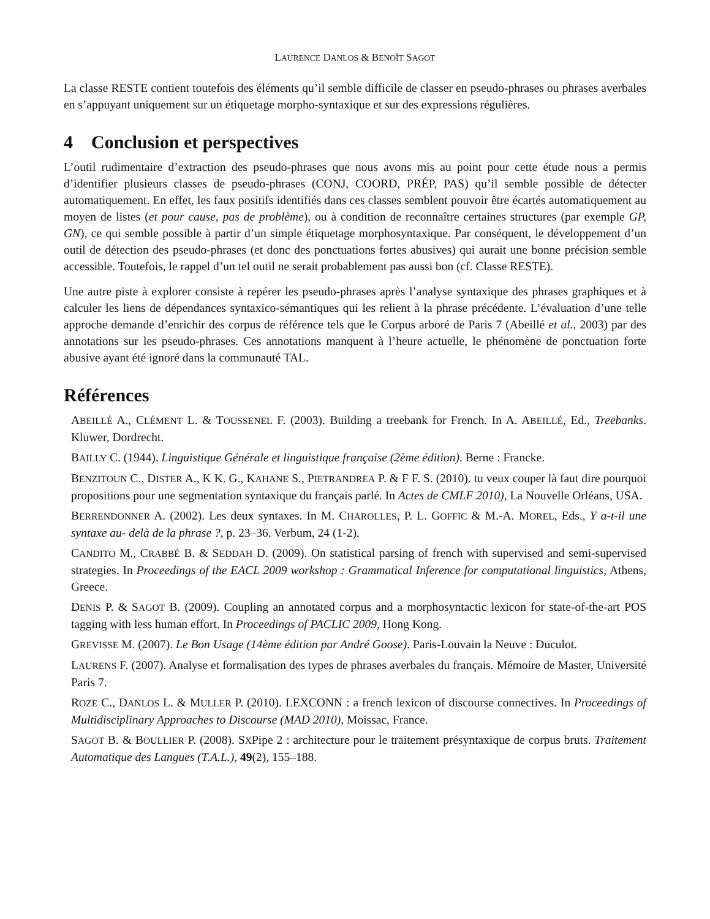LAURENCE DANLOS & BENOÎT SAGOT
La classe RESTE contient toutefois des éléments qu’il semble difficile de classer en pseudo-phrases ou phrases averbales en s’appuyant uniquement sur un étiquetage morpho-syntaxique et sur des expressions régulières.
4 Conclusion et perspectives
L’outil rudimentaire d’extraction des pseudo-phrases que nous avons mis au point pour cette étude nous a permis d’identifier plusieurs classes de pseudo-phrases (CONJ, COORD, PRÉP, PAS) qu’il semble possible de détecter automatiquement. En effet, les faux positifs identifiés dans ces classes semblent pouvoir être écartés automatiquement au moyen de listes (et pour cause, pas de problème), ou à condition de reconnaître certaines structures (par exemple GP, GN), ce qui semble possible à partir d’un simple étiquetage morphosyntaxique. Par conséquent, le développement d’un outil de détection des pseudo-phrases (et donc des ponctuations fortes abusives) qui aurait une bonne précision semble accessible. Toutefois, le rappel d’un tel outil ne serait probablement pas aussi bon (cf. Classe RESTE).
Une autre piste à explorer consiste à repérer les pseudo-phrases après l’analyse syntaxique des phrases graphiques et à calculer les liens de dépendances syntaxico-sémantiques qui les relient à la phrase précédente. L’évaluation d’une telle approche demande d’enrichir des corpus de référence tels que le Corpus arboré de Paris 7 (Abeillé et al., 2003) par des annotations sur les pseudo-phrases. Ces annotations manquent à l’heure actuelle, le phénomène de ponctuation forte abusive ayant été ignoré dans la communauté TAL.
Références
ABEILLÉ A., CLÉMENT L. & TOUSSENEL F. (2003). Building a treebank for French. In A. ABEILLÉ, Ed., Treebanks. Kluwer, Dordrecht.
BAILLY C. (1944). Linguistique Générale et linguistique française (2ème édition). Berne : Francke.
BENZITOUN C., DISTER A., K K. G., KAHANE S., PIETRANDREA P. & F F. S. (2010). tu veux couper là faut dire pourquoi propositions pour une segmentation syntaxique du français parlé. In Actes de CMLF 2010), La Nouvelle Orléans, USA.
BERRENDONNER A. (2002). Les deux syntaxes. In M. CHAROLLES, P. L. GOFFIC & M.-A. MOREL, Eds., Y a-t-il une syntaxe au- delà de la phrase ?, p. 23–36. Verbum, 24 (1-2).
CANDITO M., CRABBÉ B. & SEDDAH D. (2009). On statistical parsing of french with supervised and semi-supervised strategies. In Proceedings of the EACL 2009 workshop : Grammatical Inference for computational linguistics, Athens, Greece.
DENIS P. & SAGOT B. (2009). Coupling an annotated corpus and a morphosyntactic lexicon for state-of-the-art POS tagging with less human effort. In Proceedings of PACLIC 2009, Hong Kong.
GREVISSE M. (2007). Le Bon Usage (14ème édition par André Goose). Paris-Louvain la Neuve : Duculot.
LAURENS F. (2007). Analyse et formalisation des types de phrases averbales du français. Mémoire de Master, Université Paris 7.
ROZE C., DANLOS L. & MULLER P. (2010). LEXCONN : a french lexicon of discourse connectives. In Proceedings of Multidisciplinary Approaches to Discourse (MAD 2010), Moissac, France.
SAGOT B. & BOULLIER P. (2008). SXPipe 2 : architecture pour le traitement présyntaxique de corpus bruts. Traitement Automatique des Langues (T.A.L.), 49(2), 155–188.